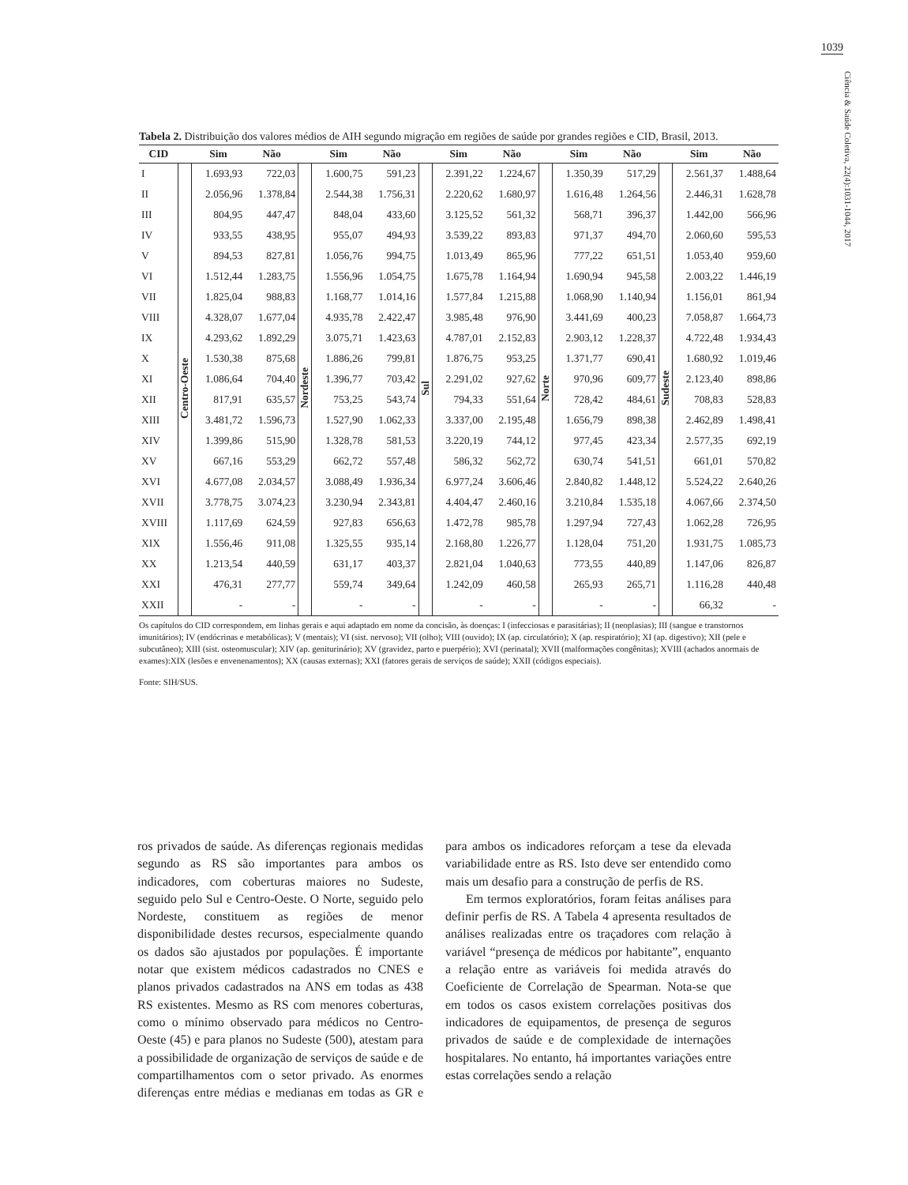1039
Ciência & Saúde Coletiva, 22(4):1031-1044, 2017
Tabela 2. Distribuição dos valores médios de AIH segundo migração em regiões de saúde por grandes regiões e CID, Brasil, 2013.
| CID | | Sim | Não | | Sim | Não | | Sim | Não | | Sim | Não | | Sim | Não |
| --- | --- | --- | --- | --- | --- | --- | --- | --- | --- | --- | --- | --- | --- | --- | --- |
| I | Centro-Oeste | 1.693,93 | 722,03 | Nordeste | 1.600,75 | 591,23 | Sul | 2.391,22 | 1.224,67 | Norte | 1.350,39 | 517,29 | Sudeste | 2.561,37 | 1.488,64 |
| II | | 2.056,96 | 1.378,84 | | 2.544,38 | 1.756,31 | | 2.220,62 | 1.680,97 | | 1.616,48 | 1.264,56 | | 2.446,31 | 1.628,78 |
| III | | 804,95 | 447,47 | | 848,04 | 433,60 | | 3.125,52 | 561,32 | | 568,71 | 396,37 | | 1.442,00 | 566,96 |
| IV | | 933,55 | 438,95 | | 955,07 | 494,93 | | 3.539,22 | 893,83 | | 971,37 | 494,70 | | 2.060,60 | 595,53 |
| V | | 894,53 | 827,81 | | 1.056,76 | 994,75 | | 1.013,49 | 865,96 | | 777,22 | 651,51 | | 1.053,40 | 959,60 |
| VI | | 1.512,44 | 1.283,75 | | 1.556,96 | 1.054,75 | | 1.675,78 | 1.164,94 | | 1.690,94 | 945,58 | | 2.003,22 | 1.446,19 |
| VII | | 1.825,04 | 988,83 | | 1.168,77 | 1.014,16 | | 1.577,84 | 1.215,88 | | 1.068,90 | 1.140,94 | | 1.156,01 | 861,94 |
| VIII | | 4.328,07 | 1.677,04 | | 4.935,78 | 2.422,47 | | 3.985,48 | 976,90 | | 3.441,69 | 400,23 | | 7.058,87 | 1.664,73 |
| IX | | 4.293,62 | 1.892,29 | | 3.075,71 | 1.423,63 | | 4.787,01 | 2.152,83 | | 2.903,12 | 1.228,37 | | 4.722,48 | 1.934,43 |
| X | | 1.530,38 | 875,68 | | 1.886,26 | 799,81 | | 1.876,75 | 953,25 | | 1.371,77 | 690,41 | | 1.680,92 | 1.019,46 |
| XI | | 1.086,64 | 704,40 | | 1.396,77 | 703,42 | | 2.291,02 | 927,62 | | 970,96 | 609,77 | | 2.123,40 | 898,86 |
| XII | | 817,91 | 635,57 | | 753,25 | 543,74 | | 794,33 | 551,64 | | 728,42 | 484,61 | | 708,83 | 528,83 |
| XIII | | 3.481,72 | 1.596,73 | | 1.527,90 | 1.062,33 | | 3.337,00 | 2.195,48 | | 1.656,79 | 898,38 | | 2.462,89 | 1.498,41 |
| XIV | | 1.399,86 | 515,90 | | 1.328,78 | 581,53 | | 3.220,19 | 744,12 | | 977,45 | 423,34 | | 2.577,35 | 692,19 |
| XV | | 667,16 | 553,29 | | 662,72 | 557,48 | | 586,32 | 562,72 | | 630,74 | 541,51 | | 661,01 | 570,82 |
| XVI | | 4.677,08 | 2.034,57 | | 3.088,49 | 1.936,34 | | 6.977,24 | 3.606,46 | | 2.840,82 | 1.448,12 | | 5.524,22 | 2.640,26 |
| XVII | | 3.778,75 | 3.074,23 | | 3.230,94 | 2.343,81 | | 4.404,47 | 2.460,16 | | 3.210,84 | 1.535,18 | | 4.067,66 | 2.374,50 |
| XVIII | | 1.117,69 | 624,59 | | 927,83 | 656,63 | | 1.472,78 | 985,78 | | 1.297,94 | 727,43 | | 1.062,28 | 726,95 |
| XIX | | 1.556,46 | 911,08 | | 1.325,55 | 935,14 | | 2.168,80 | 1.226,77 | | 1.128,04 | 751,20 | | 1.931,75 | 1.085,73 |
| XX | | 1.213,54 | 440,59 | | 631,17 | 403,37 | | 2.821,04 | 1.040,63 | | 773,55 | 440,89 | | 1.147,06 | 826,87 |
| XXI | | 476,31 | 277,77 | | 559,74 | 349,64 | | 1.242,09 | 460,58 | | 265,93 | 265,71 | | 1.116,28 | 440,48 |
| XXII | | - | - | | - | - | | - | - | | - | - | | 66,32 | - |
Os capítulos do CID correspondem, em linhas gerais e aqui adaptado em nome da concisão, às doenças: I (infecciosas e parasitárias); II (neoplasias); III (sangue e transtornos imunitários); IV (endócrinas e metabólicas); V (mentais); VI (sist. nervoso); VII (olho); VIII (ouvido); IX (ap. circulatório); X (ap. respiratório); XI (ap. digestivo); XII (pele e subcutâneo); XIII (sist. osteomuscular); XIV (ap. geniturinário); XV (gravidez, parto e puerpério); XVI (perinatal); XVII (malformações congênitas); XVIII (achados anormais de exames):XIX (lesões e envenenamentos); XX (causas externas); XXI (fatores gerais de serviços de saúde); XXII (códigos especiais).
Fonte: SIH/SUS.
ros privados de saúde. As diferenças regionais medidas segundo as RS são importantes para ambos os indicadores, com coberturas maiores no Sudeste, seguido pelo Sul e Centro-Oeste. O Norte, seguido pelo Nordeste, constituem as regiões de menor disponibilidade destes recursos, especialmente quando os dados são ajustados por populações. É importante notar que existem médicos cadastrados no CNES e planos privados cadastrados na ANS em todas as 438 RS existentes. Mesmo as RS com menores coberturas, como o mínimo observado para médicos no Centro-Oeste (45) e para planos no Sudeste (500), atestam para a possibilidade de organização de serviços de saúde e de compartilhamentos com o setor privado. As enormes diferenças entre médias e medianas em todas as GR e para ambos os indicadores reforçam a tese da elevada variabilidade entre as RS. Isto deve ser entendido como mais um desafio para a construção de perfis de RS.
Em termos exploratórios, foram feitas análises para definir perfis de RS. A Tabela 4 apresenta resultados de análises realizadas entre os traçadores com relação à variável “presença de médicos por habitante”, enquanto a relação entre as variáveis foi medida através do Coeficiente de Correlação de Spearman. Nota-se que em todos os casos existem correlações positivas dos indicadores de equipamentos, de presença de seguros privados de saúde e de complexidade de internações hospitalares. No entanto, há importantes variações entre estas correlações sendo a relação